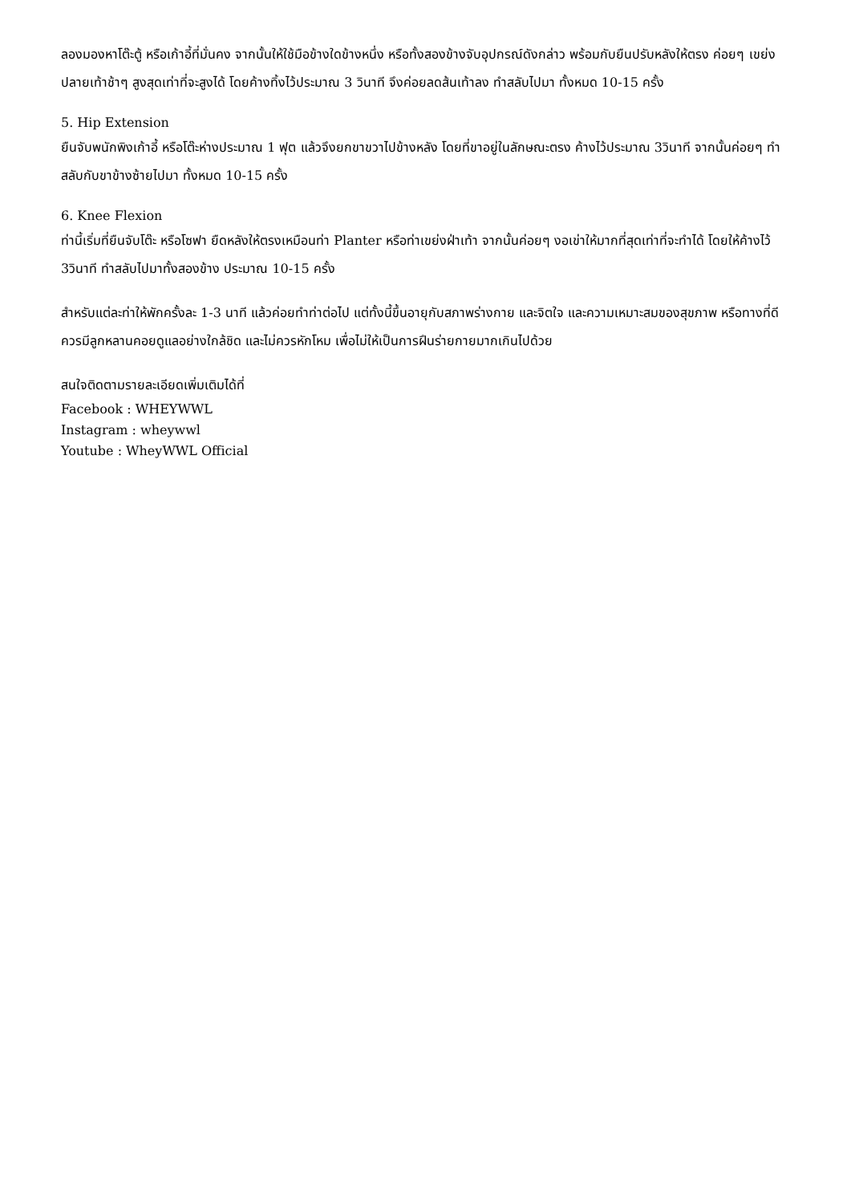ลองมองหาโต๊ะตู้ หรือเก้าอี้ที่มั่นคง จากนั้นให้ใช้มือข้างใดข้างหนึ่ง หรือทั้งสองข้างจับอุปกรณ์ดังกล่าว พร้อมกับยืนปรับหลังให้ตรง ค่อยๆ เขย่งปลายเท้าช้าๆ สูงสุดเท่าที่จะสูงได้ โดยค้างทิ้งไว้ประมาณ 3 วินาที จึงค่อยลดส้นเท้าลง ทำสลับไปมา ทั้งหมด 10-15 ครั้ง
5. Hip Extension
ยืนจับพนักพิงเก้าอี้ หรือโต๊ะห่างประมาณ 1 ฟุต แล้วจึงยกขาขวาไปข้างหลัง โดยที่ขาอยู่ในลักษณะตรง ค้างไว้ประมาณ 3วินาที จากนั้นค่อยๆ ทำสลับกับขาข้างซ้ายไปมา ทั้งหมด 10-15 ครั้ง
6. Knee Flexion
ท่านี้เริ่มที่ยืนจับโต๊ะ หรือโซฟา ยืดหลังให้ตรงเหมือนท่า Planter หรือท่าเขย่งฝ่าเท้า จากนั้นค่อยๆ งอเข่าให้มากที่สุดเท่าที่จะทำได้ โดยให้ค้างไว้ 3วินาที ทำสลับไปมาทั้งสองข้าง ประมาณ 10-15 ครั้ง
สำหรับแต่ละท่าให้พักครั้งละ 1-3 นาที แล้วค่อยทำท่าต่อไป แต่ทั้งนี้ขึ้นอายุกับสภาพร่างกาย และจิตใจ และความเหมาะสมของสุขภาพ หรือทางที่ดีควรมีลูกหลานคอยดูแลอย่างใกล้ชิด และไม่ควรหักโหม เพื่อไม่ให้เป็นการฝึนร่ายกายมากเกินไปด้วย
สนใจติดตามรายละเอียดเพิ่มเติมได้ที่
Facebook : WHEYWWL
Instagram : wheywwl
Youtube : WheyWWL Official